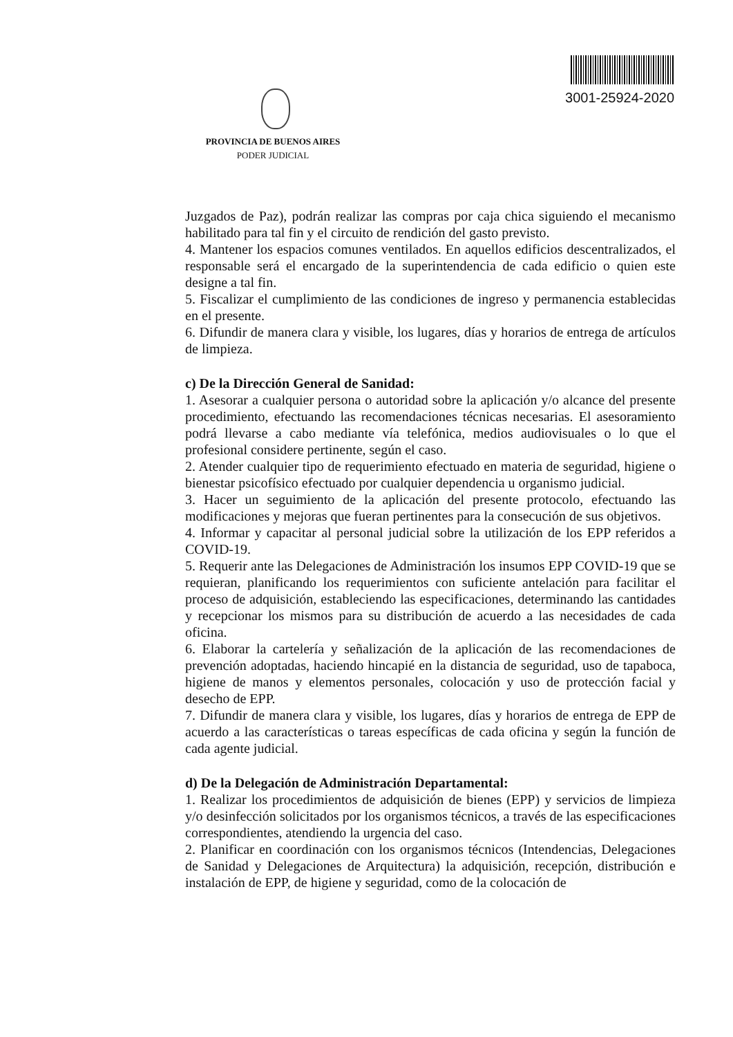3001-25924-2020
PROVINCIA DE BUENOS AIRES
PODER JUDICIAL
Juzgados de Paz), podrán realizar las compras por caja chica siguiendo el mecanismo habilitado para tal fin y el circuito de rendición del gasto previsto.
4. Mantener los espacios comunes ventilados. En aquellos edificios descentralizados, el responsable será el encargado de la superintendencia de cada edificio o quien este designe a tal fin.
5. Fiscalizar el cumplimiento de las condiciones de ingreso y permanencia establecidas en el presente.
6. Difundir de manera clara y visible, los lugares, días y horarios de entrega de artículos de limpieza.
c) De la Dirección General de Sanidad:
1. Asesorar a cualquier persona o autoridad sobre la aplicación y/o alcance del presente procedimiento, efectuando las recomendaciones técnicas necesarias. El asesoramiento podrá llevarse a cabo mediante vía telefónica, medios audiovisuales o lo que el profesional considere pertinente, según el caso.
2. Atender cualquier tipo de requerimiento efectuado en materia de seguridad, higiene o bienestar psicofísico efectuado por cualquier dependencia u organismo judicial.
3. Hacer un seguimiento de la aplicación del presente protocolo, efectuando las modificaciones y mejoras que fueran pertinentes para la consecución de sus objetivos.
4. Informar y capacitar al personal judicial sobre la utilización de los EPP referidos a COVID-19.
5. Requerir ante las Delegaciones de Administración los insumos EPP COVID-19 que se requieran, planificando los requerimientos con suficiente antelación para facilitar el proceso de adquisición, estableciendo las especificaciones, determinando las cantidades y recepcionar los mismos para su distribución de acuerdo a las necesidades de cada oficina.
6. Elaborar la cartelería y señalización de la aplicación de las recomendaciones de prevención adoptadas, haciendo hincapié en la distancia de seguridad, uso de tapaboca, higiene de manos y elementos personales, colocación y uso de protección facial y desecho de EPP.
7. Difundir de manera clara y visible, los lugares, días y horarios de entrega de EPP de acuerdo a las características o tareas específicas de cada oficina y según la función de cada agente judicial.
d) De la Delegación de Administración Departamental:
1. Realizar los procedimientos de adquisición de bienes (EPP) y servicios de limpieza y/o desinfección solicitados por los organismos técnicos, a través de las especificaciones correspondientes, atendiendo la urgencia del caso.
2. Planificar en coordinación con los organismos técnicos (Intendencias, Delegaciones de Sanidad y Delegaciones de Arquitectura) la adquisición, recepción, distribución e instalación de EPP, de higiene y seguridad, como de la colocación de